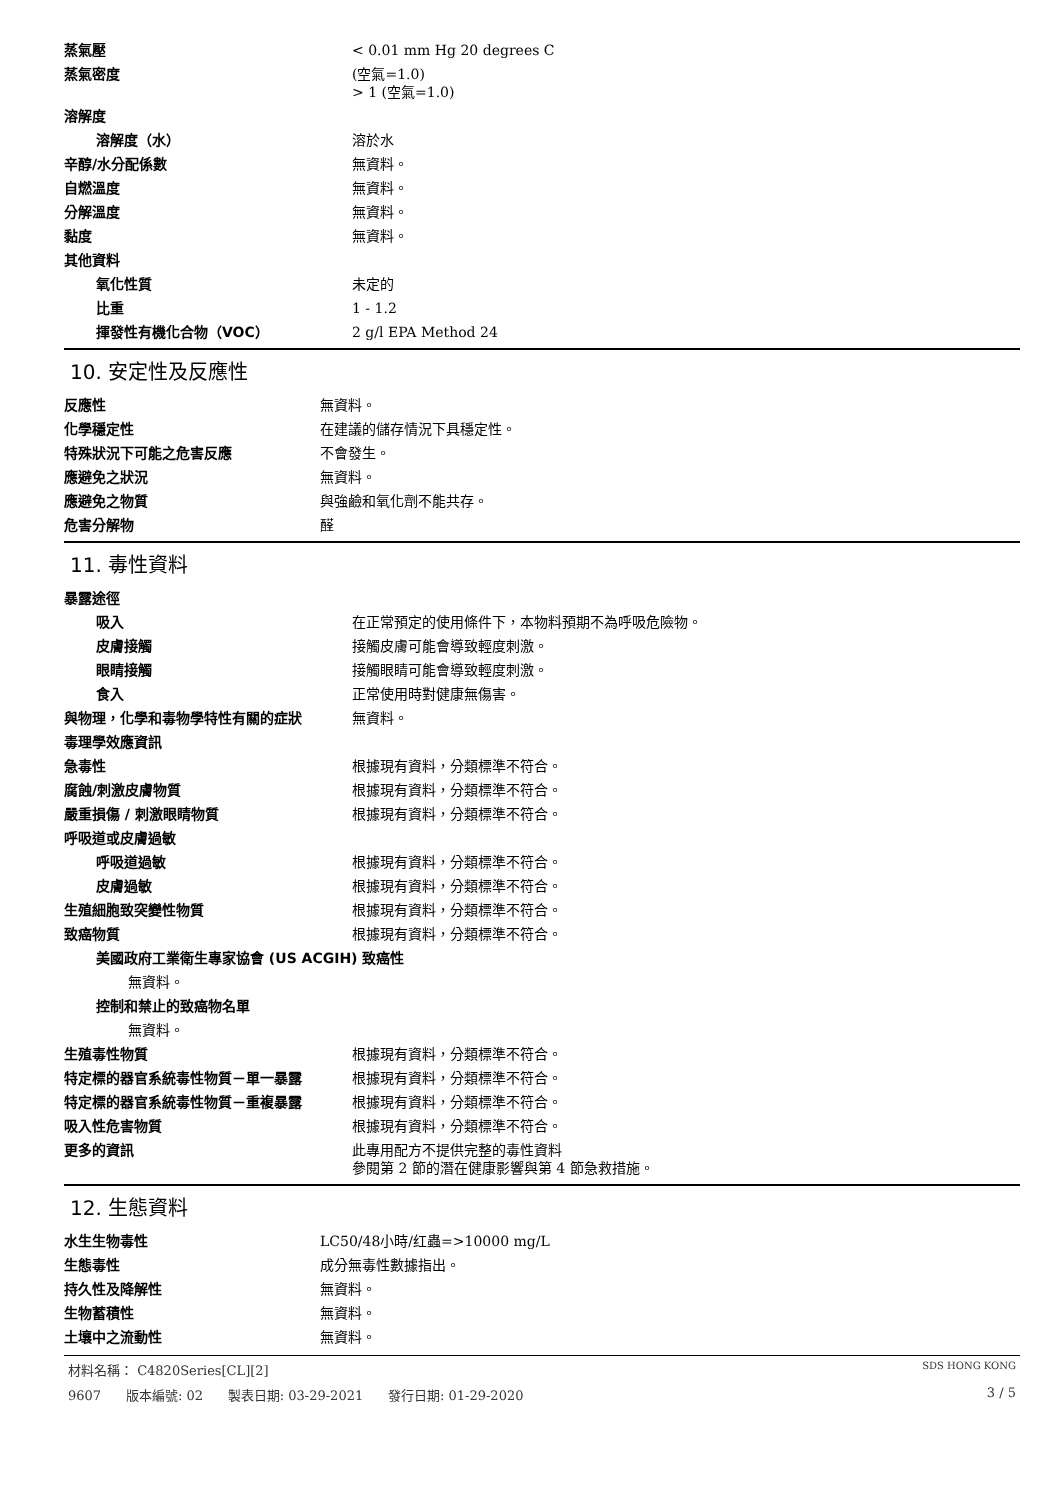| 蒸氣壓 | < 0.01 mm Hg 20 degrees C |
| 蒸氣密度 | (空氣=1.0) > 1 (空氣=1.0) |
| 溶解度 | |
| 溶解度（水） | 溶於水 |
| 辛醇/水分配係數 | 無資料。 |
| 自燃溫度 | 無資料。 |
| 分解溫度 | 無資料。 |
| 黏度 | 無資料。 |
| 其他資料 | |
| 氧化性質 | 未定的 |
| 比重 | 1 - 1.2 |
| 揮發性有機化合物（VOC） | 2 g/l EPA Method 24 |
10. 安定性及反應性
| 反應性 | 無資料。 |
| 化學穩定性 | 在建議的儲存情況下具穩定性。 |
| 特殊狀況下可能之危害反應 | 不會發生。 |
| 應避免之狀況 | 無資料。 |
| 應避免之物質 | 與強鹼和氧化劑不能共存。 |
| 危害分解物 | 醛 |
11. 毒性資料
| 暴露途徑 | |
| 吸入 | 在正常預定的使用條件下，本物料預期不為呼吸危險物。 |
| 皮膚接觸 | 接觸皮膚可能會導致輕度刺激。 |
| 眼睛接觸 | 接觸眼睛可能會導致輕度刺激。 |
| 食入 | 正常使用時對健康無傷害。 |
| 與物理，化學和毒物學特性有關的症狀 | 無資料。 |
| 毒理學效應資訊 | |
| 急毒性 | 根據現有資料，分類標準不符合。 |
| 腐蝕/刺激皮膚物質 | 根據現有資料，分類標準不符合。 |
| 嚴重損傷 / 刺激眼睛物質 | 根據現有資料，分類標準不符合。 |
| 呼吸道或皮膚過敏 | |
| 呼吸道過敏 | 根據現有資料，分類標準不符合。 |
| 皮膚過敏 | 根據現有資料，分類標準不符合。 |
| 生殖細胞致突變性物質 | 根據現有資料，分類標準不符合。 |
| 致癌物質 | 根據現有資料，分類標準不符合。 |
| 美國政府工業衛生專家協會 (US ACGIH) 致癌性 | |
| 無資料。 | |
| 控制和禁止的致癌物名單 | |
| 無資料。 | |
| 生殖毒性物質 | 根據現有資料，分類標準不符合。 |
| 特定標的器官系統毒性物質－單一暴露 | 根據現有資料，分類標準不符合。 |
| 特定標的器官系統毒性物質－重複暴露 | 根據現有資料，分類標準不符合。 |
| 吸入性危害物質 | 根據現有資料，分類標準不符合。 |
| 更多的資訊 | 此專用配方不提供完整的毒性資料 參閱第 2 節的潛在健康影響與第 4 節急救措施。 |
12. 生態資料
| 水生生物毒性 | LC50/48小時/红蟲=>10000 mg/L |
| 生態毒性 | 成分無毒性數據指出。 |
| 持久性及降解性 | 無資料。 |
| 生物蓄積性 | 無資料。 |
| 土壤中之流動性 | 無資料。 |
材料名稱： C4820Series[CL][2] SDS HONG KONG
9607 版本編號: 02 製表日期: 03-29-2021 發行日期: 01-29-2020 3 / 5